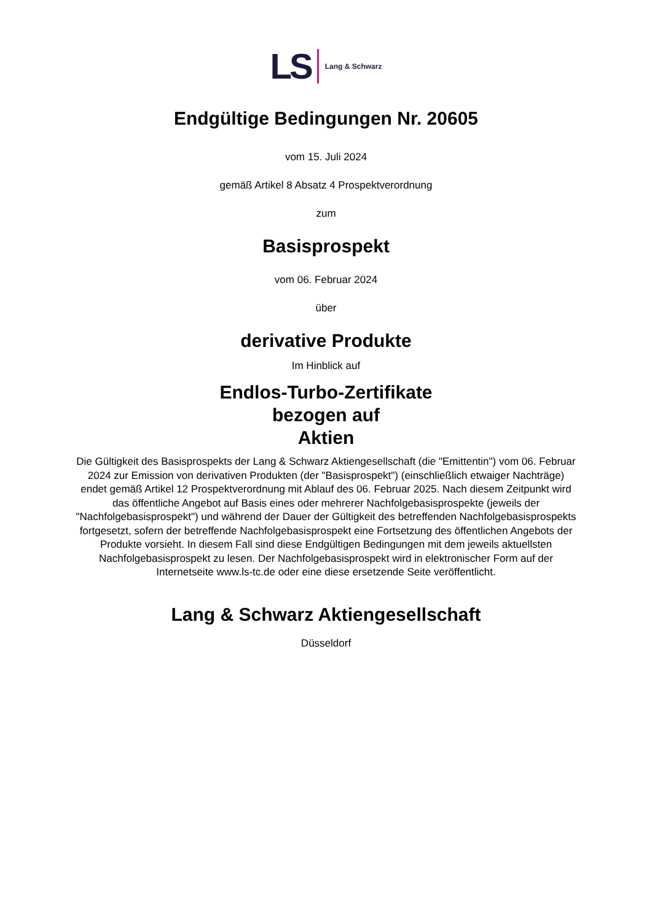LS Lang & Schwarz
Endgültige Bedingungen Nr. 20605
vom 15. Juli 2024
gemäß Artikel 8 Absatz 4 Prospektverordnung
zum
Basisprospekt
vom 06. Februar 2024
über
derivative Produkte
Im Hinblick auf
Endlos-Turbo-Zertifikate
bezogen auf
Aktien
Die Gültigkeit des Basisprospekts der Lang & Schwarz Aktiengesellschaft (die "Emittentin") vom 06. Februar 2024 zur Emission von derivativen Produkten (der "Basisprospekt") (einschließlich etwaiger Nachträge) endet gemäß Artikel 12 Prospektverordnung mit Ablauf des 06. Februar 2025. Nach diesem Zeitpunkt wird das öffentliche Angebot auf Basis eines oder mehrerer Nachfolgebasisprospekte (jeweils der "Nachfolgebasisprospekt") und während der Dauer der Gültigkeit des betreffenden Nachfolgebasisprospekts fortgesetzt, sofern der betreffende Nachfolgebasisprospekt eine Fortsetzung des öffentlichen Angebots der Produkte vorsieht. In diesem Fall sind diese Endgültigen Bedingungen mit dem jeweils aktuellsten Nachfolgebasisprospekt zu lesen. Der Nachfolgebasisprospekt wird in elektronischer Form auf der Internetseite www.ls-tc.de oder eine diese ersetzende Seite veröffentlicht.
Lang & Schwarz Aktiengesellschaft
Düsseldorf